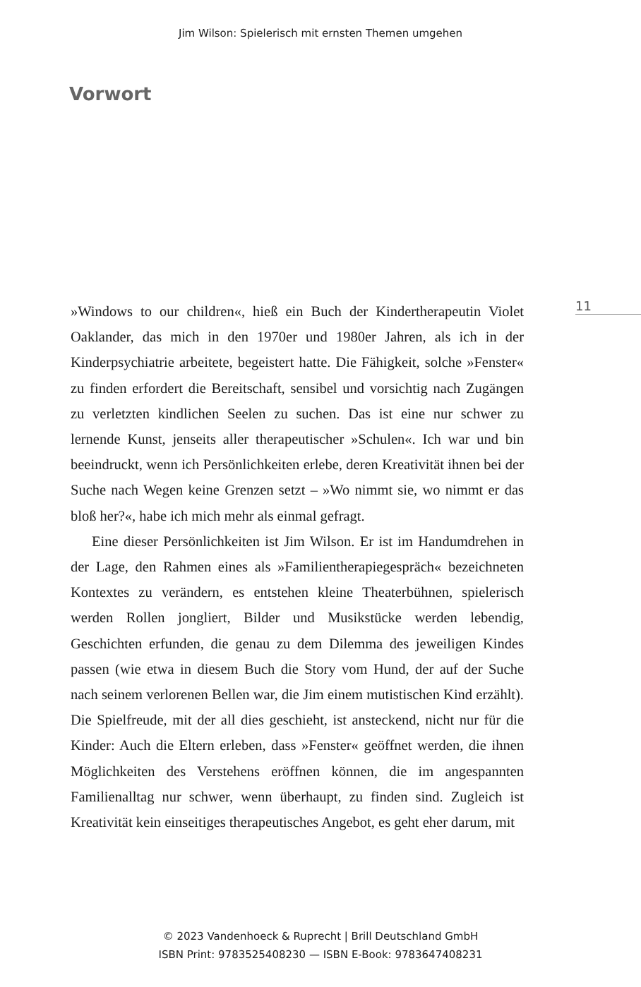Jim Wilson: Spielerisch mit ernsten Themen umgehen
Vorwort
11
»Windows to our children«, hieß ein Buch der Kindertherapeutin Violet Oaklander, das mich in den 1970er und 1980er Jahren, als ich in der Kinderpsychiatrie arbeitete, begeistert hatte. Die Fähigkeit, solche »Fenster« zu finden erfordert die Bereitschaft, sensibel und vorsichtig nach Zugängen zu verletzten kindlichen Seelen zu suchen. Das ist eine nur schwer zu lernende Kunst, jenseits aller therapeutischer »Schulen«. Ich war und bin beeindruckt, wenn ich Persönlichkeiten erlebe, deren Kreativität ihnen bei der Suche nach Wegen keine Grenzen setzt – »Wo nimmt sie, wo nimmt er das bloß her?«, habe ich mich mehr als einmal gefragt.
Eine dieser Persönlichkeiten ist Jim Wilson. Er ist im Handumdrehen in der Lage, den Rahmen eines als »Familientherapiegespräch« bezeichneten Kontextes zu verändern, es entstehen kleine Theaterbühnen, spielerisch werden Rollen jongliert, Bilder und Musikstücke werden lebendig, Geschichten erfunden, die genau zu dem Dilemma des jeweiligen Kindes passen (wie etwa in diesem Buch die Story vom Hund, der auf der Suche nach seinem verlorenen Bellen war, die Jim einem mutistischen Kind erzählt). Die Spielfreude, mit der all dies geschieht, ist ansteckend, nicht nur für die Kinder: Auch die Eltern erleben, dass »Fenster« geöffnet werden, die ihnen Möglichkeiten des Verstehens eröffnen können, die im angespannten Familienalltag nur schwer, wenn überhaupt, zu finden sind. Zugleich ist Kreativität kein einseitiges therapeutisches Angebot, es geht eher darum, mit
© 2023 Vandenhoeck & Ruprecht | Brill Deutschland GmbH
ISBN Print: 9783525408230 — ISBN E-Book: 9783647408231